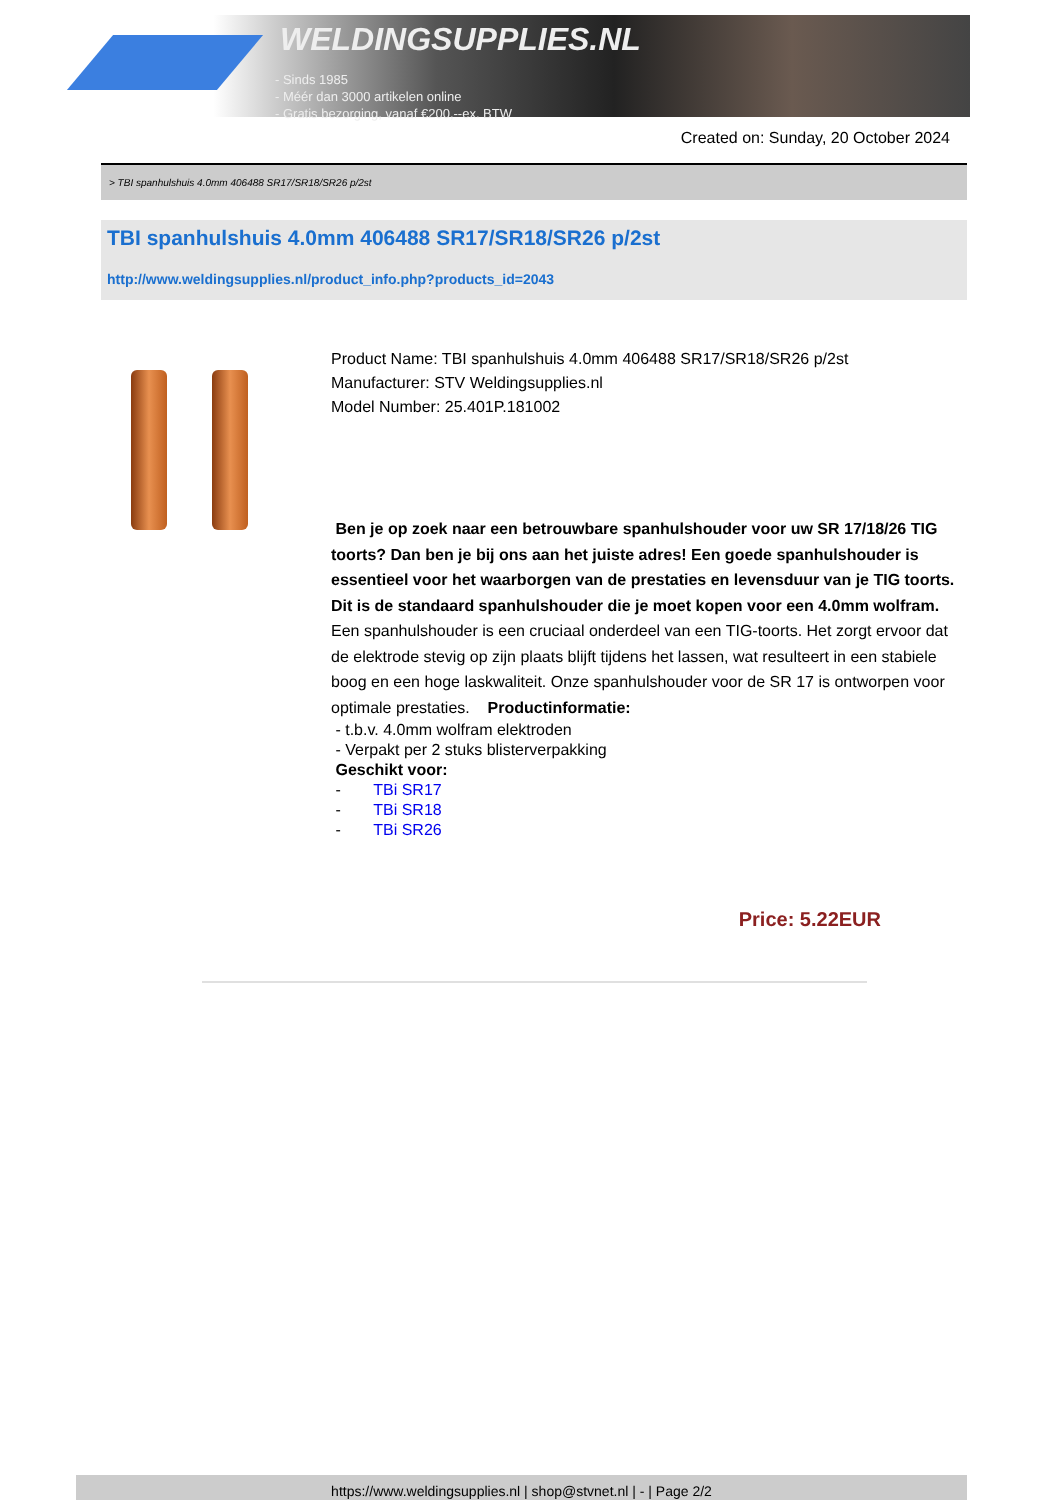WELDINGSUPPLIES.NL
- Sinds 1985
- Méér dan 3000 artikelen online
- Gratis bezorging, vanaf €200,--ex. BTW
Created on: Sunday, 20 October 2024
> TBI spanhulshuis 4.0mm 406488 SR17/SR18/SR26 p/2st
TBI spanhulshuis 4.0mm 406488 SR17/SR18/SR26 p/2st
http://www.weldingsupplies.nl/product_info.php?products_id=2043
Product Name: TBI spanhulshuis 4.0mm 406488 SR17/SR18/SR26 p/2st
Manufacturer: STV Weldingsupplies.nl
Model Number: 25.401P.181002
Ben je op zoek naar een betrouwbare spanhulshouder voor uw SR 17/18/26 TIG toorts? Dan ben je bij ons aan het juiste adres! Een goede spanhulshouder is essentieel voor het waarborgen van de prestaties en levensduur van je TIG toorts. Dit is de standaard spanhulshouder die je moet kopen voor een 4.0mm wolfram. Een spanhulshouder is een cruciaal onderdeel van een TIG-toorts. Het zorgt ervoor dat de elektrode stevig op zijn plaats blijft tijdens het lassen, wat resulteert in een stabiele boog en een hoge laskwaliteit. Onze spanhulshouder voor de SR 17 is ontworpen voor optimale prestaties. Productinformatie:
- t.b.v. 4.0mm wolfram elektroden
- Verpakt per 2 stuks blisterverpakking
Geschikt voor:
- TBi SR17
- TBi SR18
- TBi SR26
Price: 5.22EUR
https://www.weldingsupplies.nl | shop@stvnet.nl | - | Page 2/2